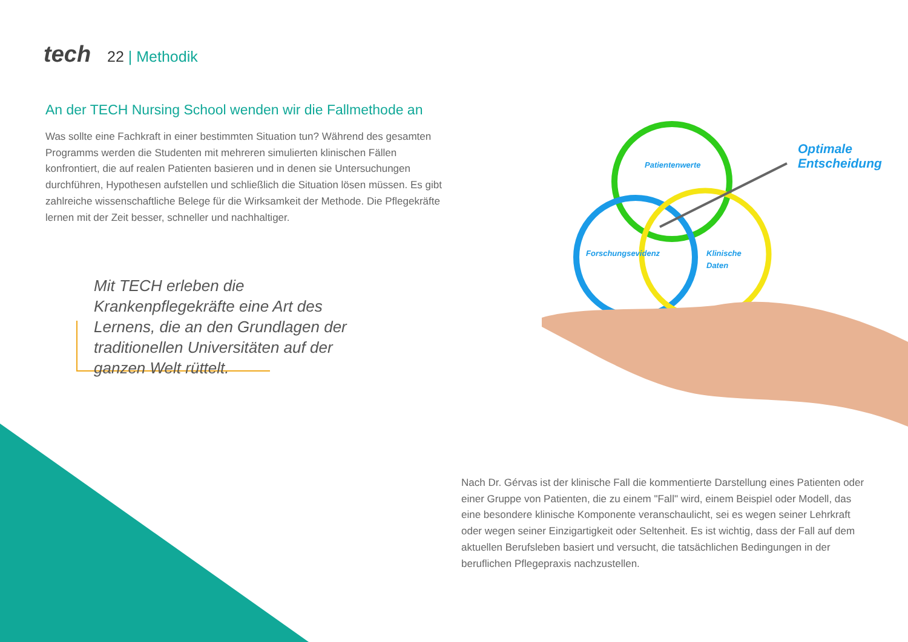tech 22 | Methodik
An der TECH Nursing School wenden wir die Fallmethode an
Was sollte eine Fachkraft in einer bestimmten Situation tun? Während des gesamten Programms werden die Studenten mit mehreren simulierten klinischen Fällen konfrontiert, die auf realen Patienten basieren und in denen sie Untersuchungen durchführen, Hypothesen aufstellen und schließlich die Situation lösen müssen. Es gibt zahlreiche wissenschaftliche Belege für die Wirksamkeit der Methode. Die Pflegekräfte lernen mit der Zeit besser, schneller und nachhaltiger.
Mit TECH erleben die Krankenpflegekräfte eine Art des Lernens, die an den Grundlagen der traditionellen Universitäten auf der ganzen Welt rüttelt.
Patientenwerte
Forschungsevidenz
Klinische
Daten
Optimale
Entscheidung
Nach Dr. Gérvas ist der klinische Fall die kommentierte Darstellung eines Patienten oder einer Gruppe von Patienten, die zu einem "Fall" wird, einem Beispiel oder Modell, das eine besondere klinische Komponente veranschaulicht, sei es wegen seiner Lehrkraft oder wegen seiner Einzigartigkeit oder Seltenheit. Es ist wichtig, dass der Fall auf dem aktuellen Berufsleben basiert und versucht, die tatsächlichen Bedingungen in der beruflichen Pflegepraxis nachzustellen.